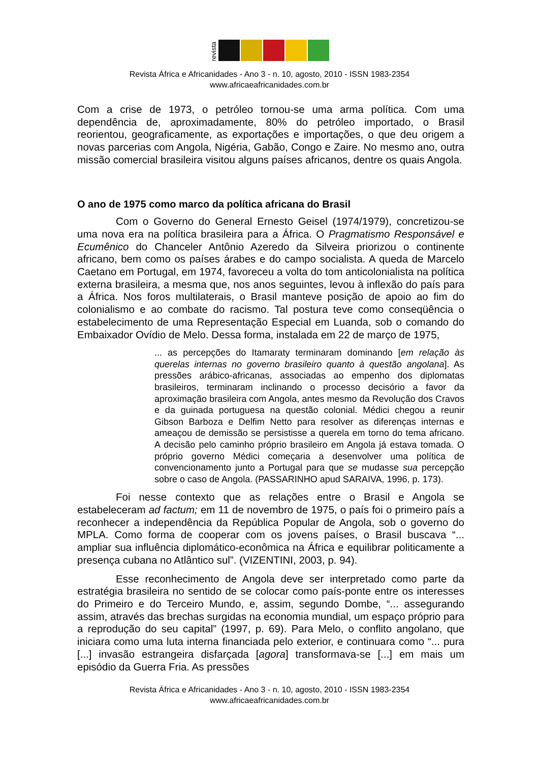revista
Revista África e Africanidades - Ano 3 - n. 10, agosto, 2010 - ISSN 1983-2354
www.africaeafricanidades.com.br
Com a crise de 1973, o petróleo tornou-se uma arma política. Com uma dependência de, aproximadamente, 80% do petróleo importado, o Brasil reorientou, geograficamente, as exportações e importações, o que deu origem a novas parcerias com Angola, Nigéria, Gabão, Congo e Zaire. No mesmo ano, outra missão comercial brasileira visitou alguns países africanos, dentre os quais Angola.
O ano de 1975 como marco da política africana do Brasil
Com o Governo do General Ernesto Geisel (1974/1979), concretizou-se uma nova era na política brasileira para a África. O Pragmatismo Responsável e Ecumênico do Chanceler Antônio Azeredo da Silveira priorizou o continente africano, bem como os países árabes e do campo socialista. A queda de Marcelo Caetano em Portugal, em 1974, favoreceu a volta do tom anticolonialista na política externa brasileira, a mesma que, nos anos seguintes, levou à inflexão do país para a África. Nos foros multilaterais, o Brasil manteve posição de apoio ao fim do colonialismo e ao combate do racismo. Tal postura teve como conseqüência o estabelecimento de uma Representação Especial em Luanda, sob o comando do Embaixador Ovídio de Melo. Dessa forma, instalada em 22 de março de 1975,
... as percepções do Itamaraty terminaram dominando [em relação às querelas internas no governo brasileiro quanto à questão angolana]. As pressões arábico-africanas, associadas ao empenho dos diplomatas brasileiros, terminaram inclinando o processo decisório a favor da aproximação brasileira com Angola, antes mesmo da Revolução dos Cravos e da guinada portuguesa na questão colonial. Médici chegou a reunir Gibson Barboza e Delfim Netto para resolver as diferenças internas e ameaçou de demissão se persistisse a querela em torno do tema africano. A decisão pelo caminho próprio brasileiro em Angola já estava tomada. O próprio governo Médici começaria a desenvolver uma política de convencionamento junto a Portugal para que se mudasse sua percepção sobre o caso de Angola. (PASSARINHO apud SARAIVA, 1996, p. 173).
Foi nesse contexto que as relações entre o Brasil e Angola se estabeleceram ad factum; em 11 de novembro de 1975, o país foi o primeiro país a reconhecer a independência da República Popular de Angola, sob o governo do MPLA. Como forma de cooperar com os jovens países, o Brasil buscava “... ampliar sua influência diplomático-econômica na África e equilibrar politicamente a presença cubana no Atlântico sul”. (VIZENTINI, 2003, p. 94).
Esse reconhecimento de Angola deve ser interpretado como parte da estratégia brasileira no sentido de se colocar como país-ponte entre os interesses do Primeiro e do Terceiro Mundo, e, assim, segundo Dombe, “... assegurando assim, através das brechas surgidas na economia mundial, um espaço próprio para a reprodução do seu capital” (1997, p. 69). Para Melo, o conflito angolano, que iniciara como uma luta interna financiada pelo exterior, e continuara como “... pura [...] invasão estrangeira disfarçada [agora] transformava-se [...] em mais um episódio da Guerra Fria. As pressões
Revista África e Africanidades - Ano 3 - n. 10, agosto, 2010 - ISSN 1983-2354
www.africaeafricanidades.com.br